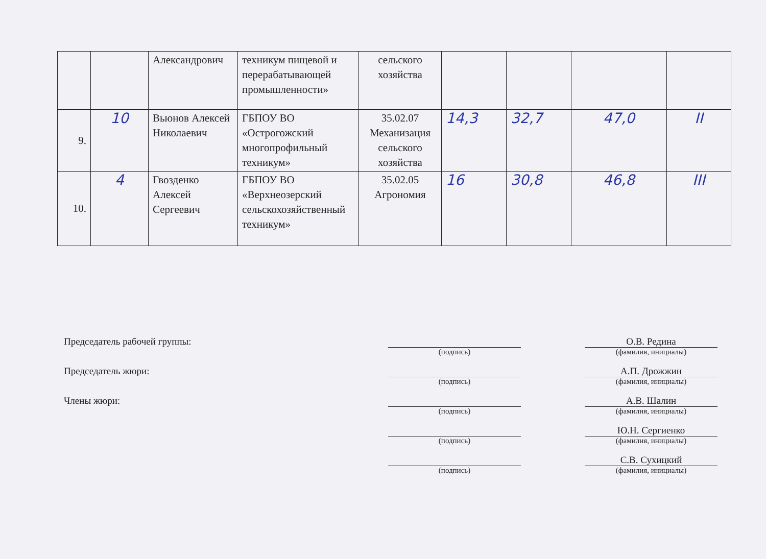| | | Александрович | техникум пищевой и перерабатывающей промышленности» | сельского хозяйства | | | | |
| 9. | 10 | Вьюнов Алексей Николаевич | ГБПОУ ВО «Острогожский многопрофильный техникум» | 35.02.07 Механизация сельского хозяйства | 14,3 | 32,7 | 47,0 | II |
| 10. | 4 | Гвозденко Алексей Сергеевич | ГБПОУ ВО «Верхнеозерский сельскохозяйственный техникум» | 35.02.05 Агрономия | 16 | 30,8 | 46,8 | III |
Председатель рабочей группы:
О.В. Редина
(подпись) (фамилия, инициалы)
Председатель жюри:
А.П. Дрожжин
(подпись) (фамилия, инициалы)
Члены жюри:
А.В. Шалин
(подпись) (фамилия, инициалы)
Ю.Н. Сергиенко
(подпись) (фамилия, инициалы)
С.В. Сухицкий
(подпись) (фамилия, инициалы)